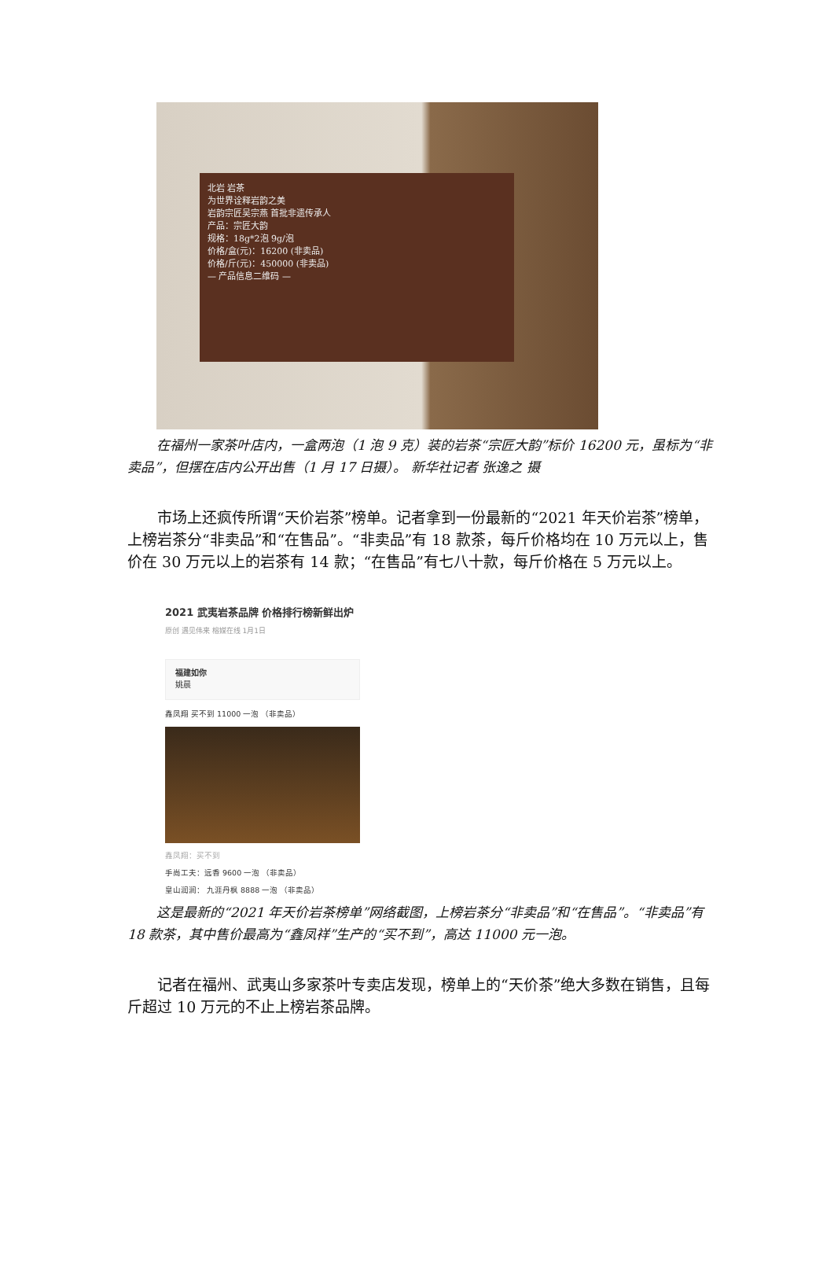北岩 岩茶
为世界诠释岩韵之美
岩韵宗匠吴宗燕 首批非遗传承人
产品：宗匠大韵
规格：18g*2泡 9g/泡
价格/盒(元)：16200 (非卖品)
价格/斤(元)：450000 (非卖品)
— 产品信息二维码 —
在福州一家茶叶店内，一盒两泡（1 泡 9 克）装的岩茶“宗匠大韵”标价 16200 元，虽标为“非卖品”，但摆在店内公开出售（1 月 17 日摄）。 新华社记者 张逸之 摄
市场上还疯传所谓“天价岩茶”榜单。记者拿到一份最新的“2021 年天价岩茶”榜单，上榜岩茶分“非卖品”和“在售品”。“非卖品”有 18 款茶，每斤价格均在 10 万元以上，售价在 30 万元以上的岩茶有 14 款；“在售品”有七八十款，每斤价格在 5 万元以上。
2021 武夷岩茶品牌 价格排行榜新鲜出炉
原创 遇见伟来 榕媒在线 1月1日
福建如你
姚晨
鑫凤翔 买不到 11000 一泡 （非卖品）
鑫凤翔：买不到
手尚工夫：远香 9600 一泡 （非卖品）
皇山润涧： 九涯丹枫 8888 一泡 （非卖品）
这是最新的“2021 年天价岩茶榜单”网络截图，上榜岩茶分“非卖品”和“在售品”。“非卖品”有 18 款茶，其中售价最高为“鑫凤祥”生产的“买不到”，高达 11000 元一泡。
记者在福州、武夷山多家茶叶专卖店发现，榜单上的“天价茶”绝大多数在销售，且每斤超过 10 万元的不止上榜岩茶品牌。